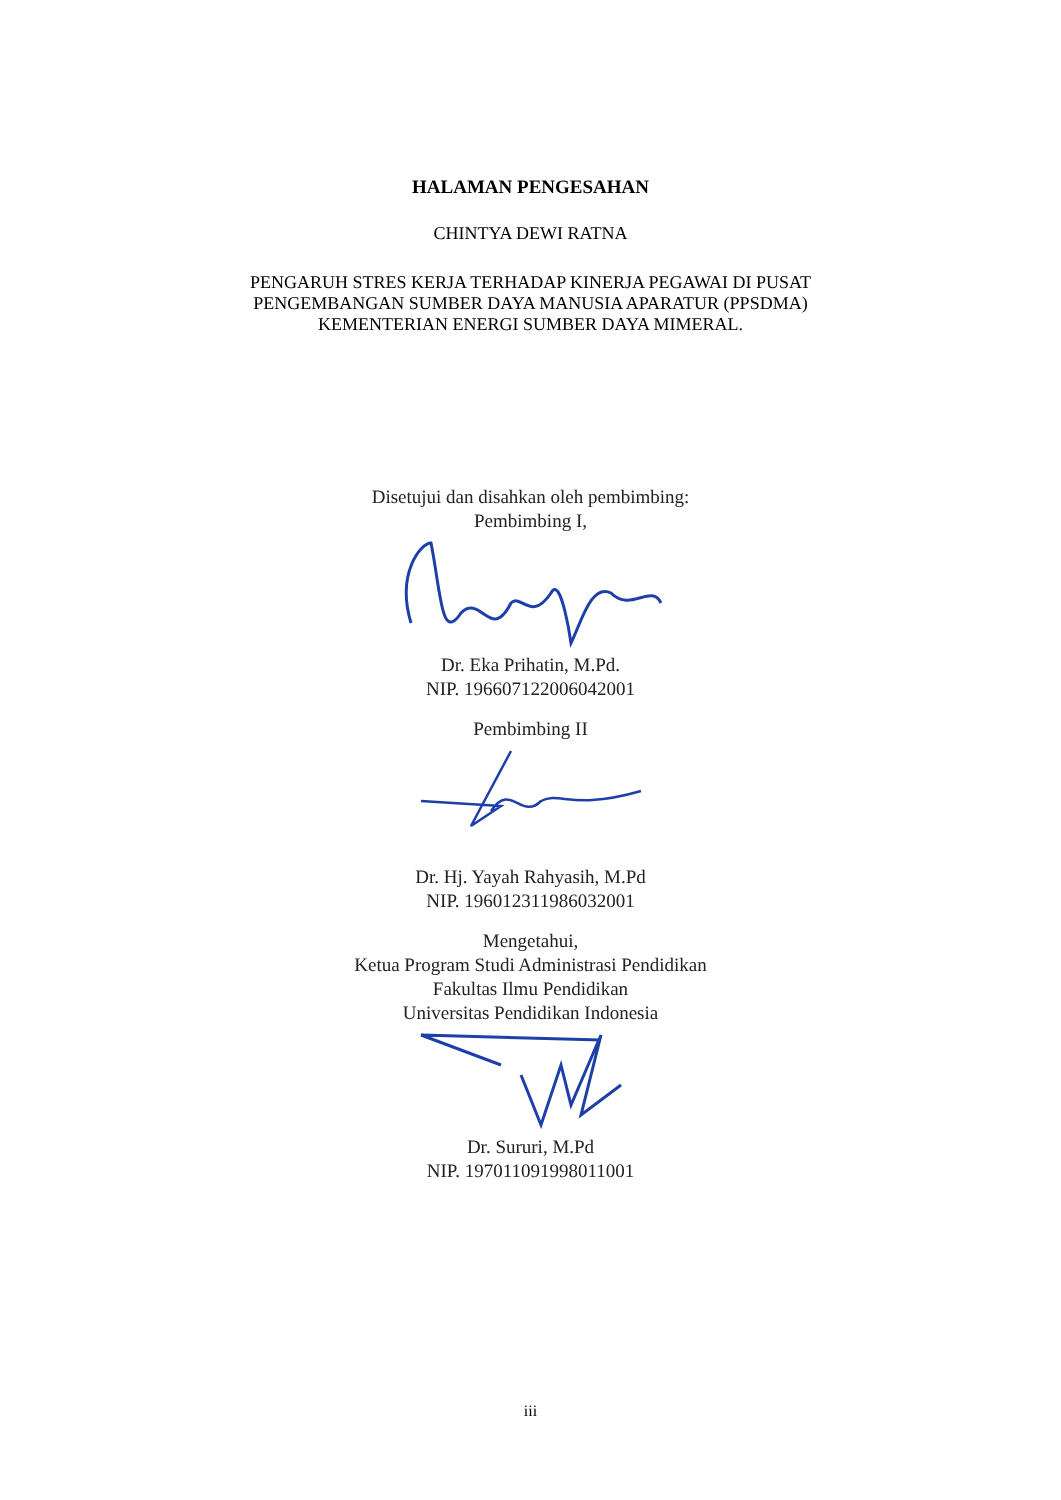HALAMAN PENGESAHAN
CHINTYA DEWI RATNA
PENGARUH STRES KERJA TERHADAP KINERJA PEGAWAI DI PUSAT
PENGEMBANGAN SUMBER DAYA MANUSIA APARATUR (PPSDMA)
KEMENTERIAN ENERGI SUMBER DAYA MIMERAL.
Disetujui dan disahkan oleh pembimbing:
Pembimbing I,
Dr. Eka Prihatin, M.Pd.
NIP. 196607122006042001
Pembimbing II
Dr. Hj. Yayah Rahyasih, M.Pd
NIP. 196012311986032001
Mengetahui,
Ketua Program Studi Administrasi Pendidikan
Fakultas Ilmu Pendidikan
Universitas Pendidikan Indonesia
Dr. Sururi, M.Pd
NIP. 197011091998011001
iii